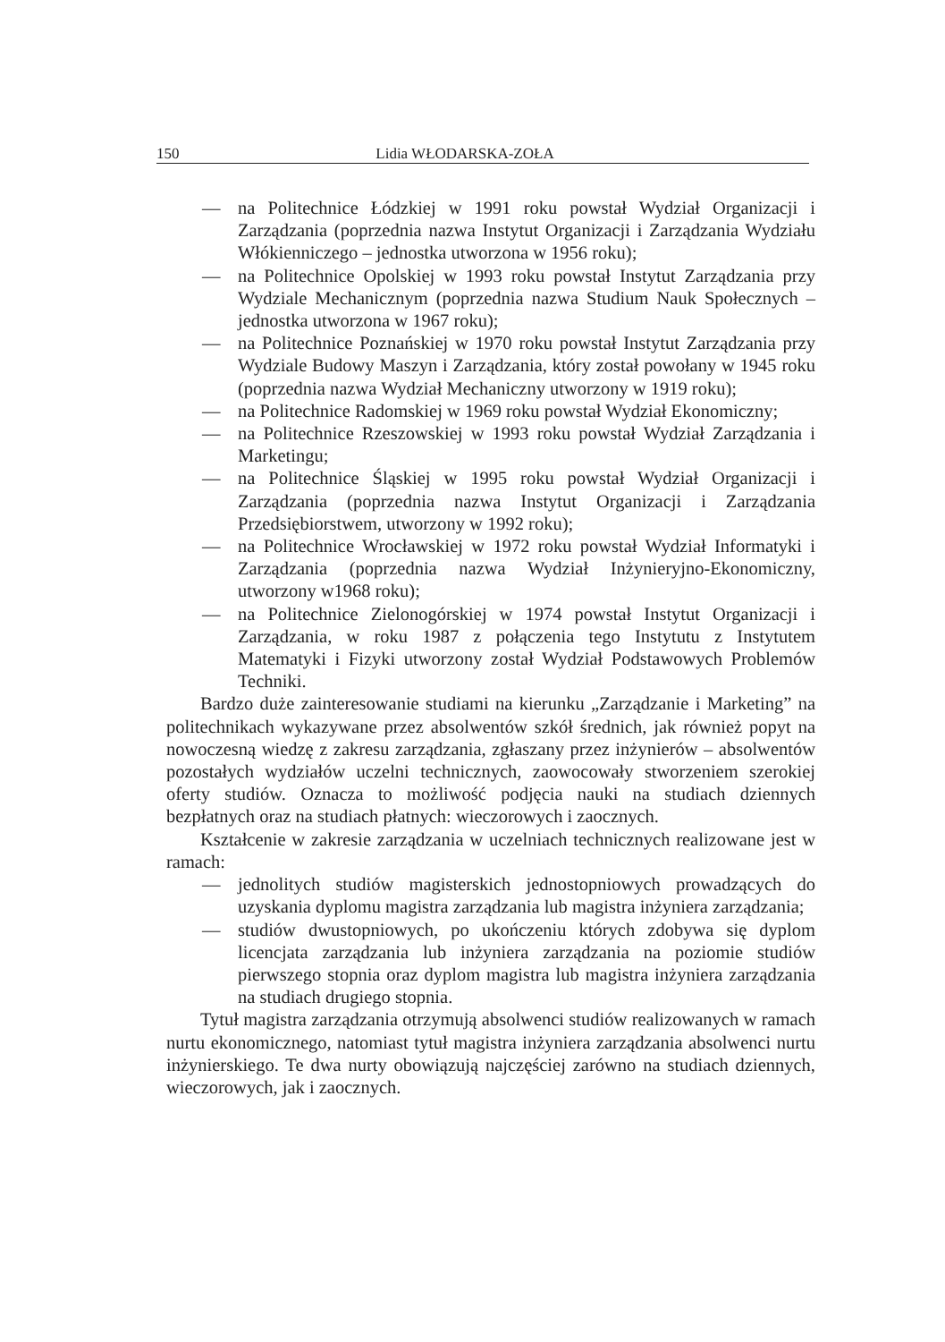150 Lidia WŁODARSKA-ZOŁA
— na Politechnice Łódzkiej w 1991 roku powstał Wydział Organizacji i Zarządzania (poprzednia nazwa Instytut Organizacji i Zarządzania Wydziału Włókienniczego – jednostka utworzona w 1956 roku);
— na Politechnice Opolskiej w 1993 roku powstał Instytut Zarządzania przy Wydziale Mechanicznym (poprzednia nazwa Studium Nauk Społecznych – jednostka utworzona w 1967 roku);
— na Politechnice Poznańskiej w 1970 roku powstał Instytut Zarządzania przy Wydziale Budowy Maszyn i Zarządzania, który został powołany w 1945 roku (poprzednia nazwa Wydział Mechaniczny utworzony w 1919 roku);
— na Politechnice Radomskiej w 1969 roku powstał Wydział Ekonomiczny;
— na Politechnice Rzeszowskiej w 1993 roku powstał Wydział Zarządzania i Marketingu;
— na Politechnice Śląskiej w 1995 roku powstał Wydział Organizacji i Zarządzania (poprzednia nazwa Instytut Organizacji i Zarządzania Przedsiębiorstwem, utworzony w 1992 roku);
— na Politechnice Wrocławskiej w 1972 roku powstał Wydział Informatyki i Zarządzania (poprzednia nazwa Wydział Inżynieryjno-Ekonomiczny, utworzony w1968 roku);
— na Politechnice Zielonogórskiej w 1974 powstał Instytut Organizacji i Zarządzania, w roku 1987 z połączenia tego Instytutu z Instytutem Matematyki i Fizyki utworzony został Wydział Podstawowych Problemów Techniki.
Bardzo duże zainteresowanie studiami na kierunku „Zarządzanie i Marketing” na politechnikach wykazywane przez absolwentów szkół średnich, jak również popyt na nowoczesną wiedzę z zakresu zarządzania, zgłaszany przez inżynierów – absolwentów pozostałych wydziałów uczelni technicznych, zaowocowały stworzeniem szerokiej oferty studiów. Oznacza to możliwość podjęcia nauki na studiach dziennych bezpłatnych oraz na studiach płatnych: wieczorowych i zaocznych.
Kształcenie w zakresie zarządzania w uczelniach technicznych realizowane jest w ramach:
— jednolitych studiów magisterskich jednostopniowych prowadzących do uzyskania dyplomu magistra zarządzania lub magistra inżyniera zarządzania;
— studiów dwustopniowych, po ukończeniu których zdobywa się dyplom licencjata zarządzania lub inżyniera zarządzania na poziomie studiów pierwszego stopnia oraz dyplom magistra lub magistra inżyniera zarządzania na studiach drugiego stopnia.
Tytuł magistra zarządzania otrzymują absolwenci studiów realizowanych w ramach nurtu ekonomicznego, natomiast tytuł magistra inżyniera zarządzania absolwenci nurtu inżynierskiego. Te dwa nurty obowiązują najczęściej zarówno na studiach dziennych, wieczorowych, jak i zaocznych.